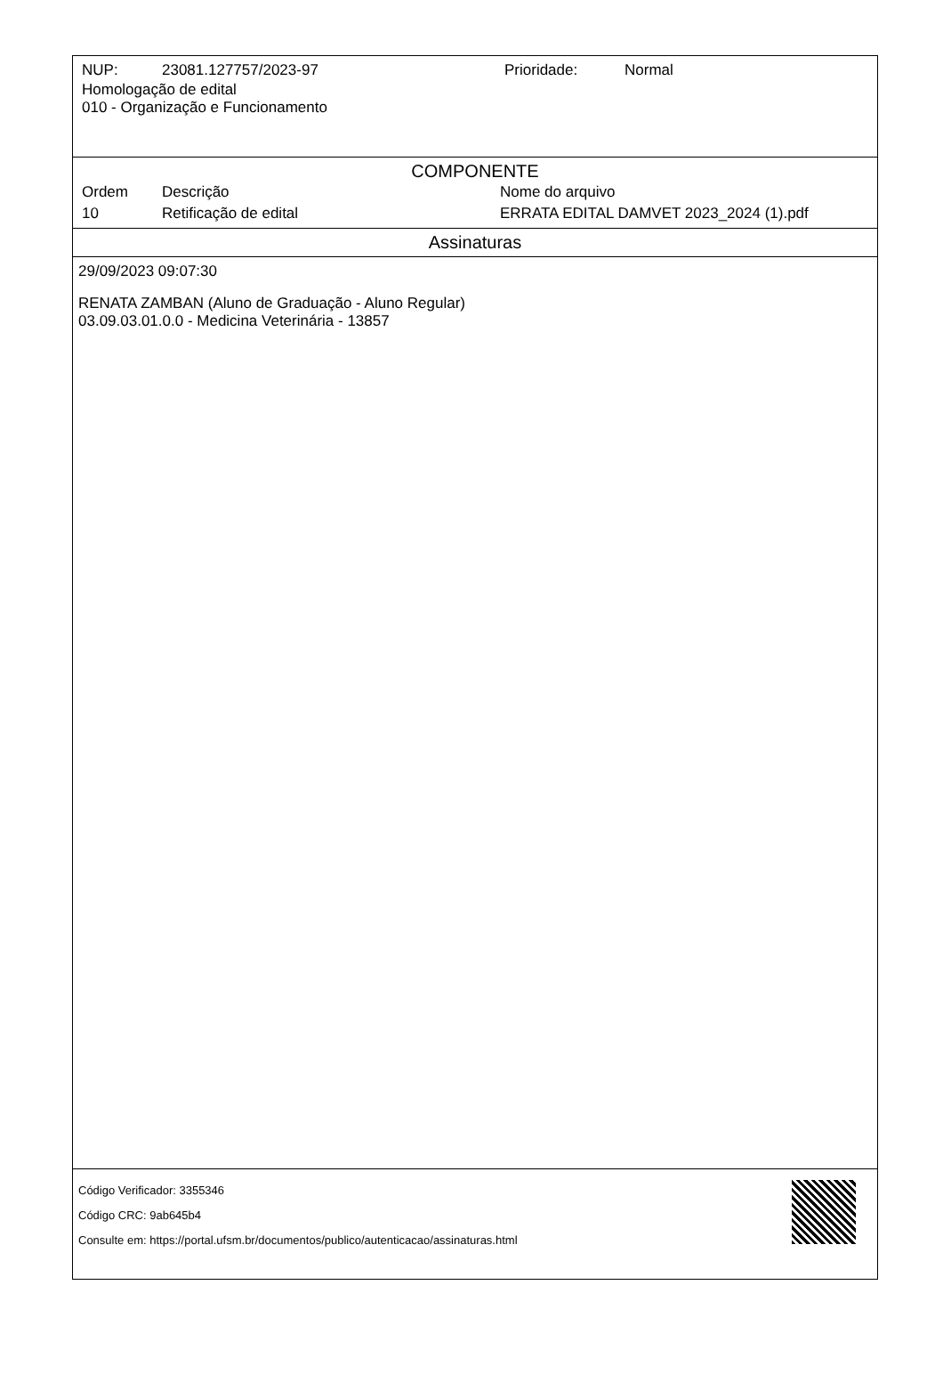| NUP: | 23081.127757/2023-97 | Prioridade: | Normal |
Homologação de edital
010 - Organização e Funcionamento
COMPONENTE
| Ordem | Descrição | Nome do arquivo |
| --- | --- | --- |
| 10 | Retificação de edital | ERRATA EDITAL DAMVET 2023_2024 (1).pdf |
Assinaturas
29/09/2023 09:07:30
RENATA ZAMBAN (Aluno de Graduação - Aluno Regular)
03.09.03.01.0.0 - Medicina Veterinária - 13857
Código Verificador: 3355346
Código CRC: 9ab645b4
Consulte em: https://portal.ufsm.br/documentos/publico/autenticacao/assinaturas.html